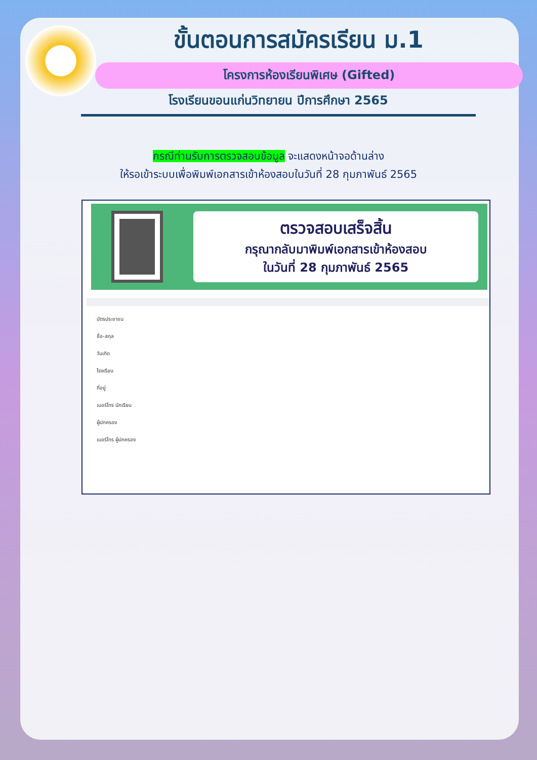ขั้นตอนการสมัครเรียน ม.1
โครงการห้องเรียนพิเศษ (Gifted)
โรงเรียนขอนแก่นวิทยายน ปีการศึกษา 2565
กรณีท่านรับการตรวจสอบข้อมูล จะแสดงหน้าจอด้านล่าง
ให้รอเข้าระบบเพื่อพิมพ์เอกสารเข้าห้องสอบในวันที่ 28 กุมภาพันธ์ 2565
ตรวจสอบเสร็จสิ้น
กรุณากลับมาพิมพ์เอกสารเข้าห้องสอบ
ในวันที่ 28 กุมภาพันธ์ 2565
บัตรประชาชน
ชื่อ-สกุล
วันเกิด
โรงเรียน
ที่อยู่
เบอร์โทร นักเรียน
ผู้ปกครอง
เบอร์โทร ผู้ปกครอง